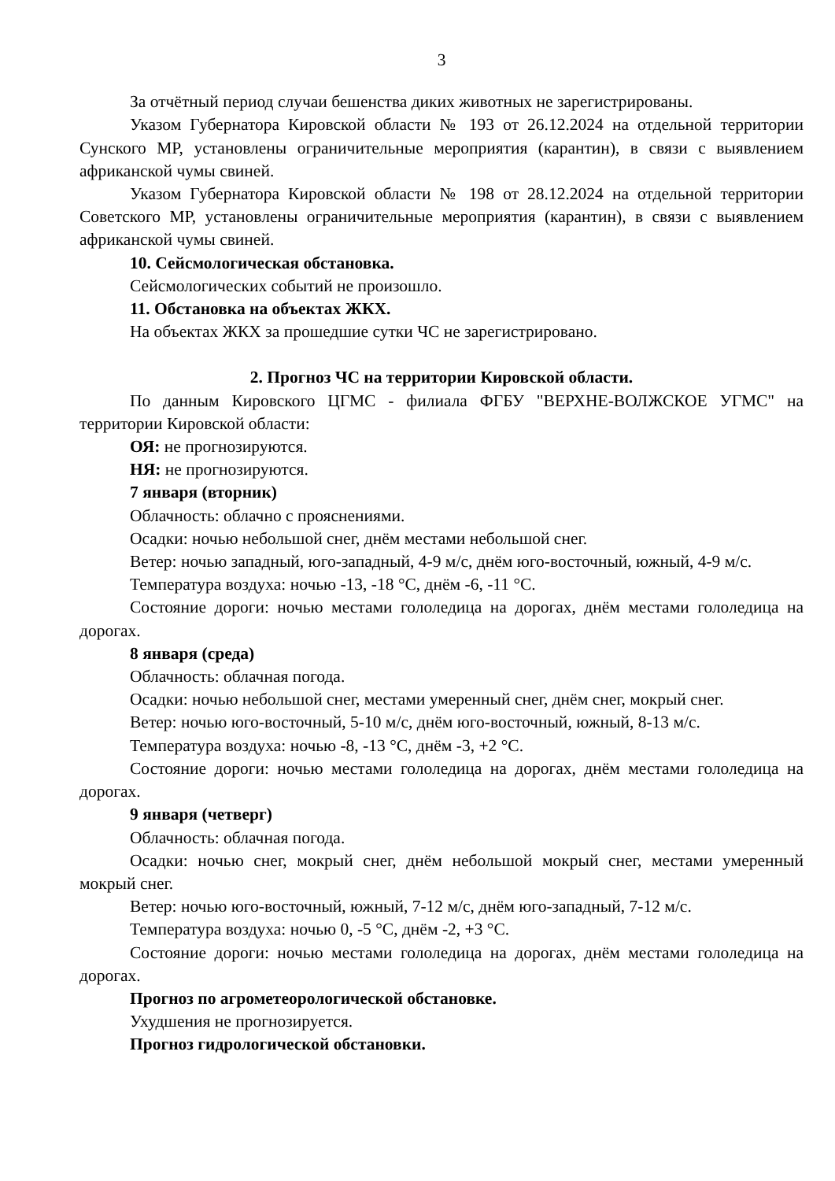3
За отчётный период случаи бешенства диких животных не зарегистрированы.
Указом Губернатора Кировской области № 193 от 26.12.2024 на отдельной территории Сунского МР, установлены ограничительные мероприятия (карантин), в связи с выявлением африканской чумы свиней.
Указом Губернатора Кировской области № 198 от 28.12.2024 на отдельной территории Советского МР, установлены ограничительные мероприятия (карантин), в связи с выявлением африканской чумы свиней.
10. Сейсмологическая обстановка.
Сейсмологических событий не произошло.
11. Обстановка на объектах ЖКХ.
На объектах ЖКХ за прошедшие сутки ЧС не зарегистрировано.
2. Прогноз ЧС на территории Кировской области.
По данным Кировского ЦГМС - филиала ФГБУ "ВЕРХНЕ-ВОЛЖСКОЕ УГМС" на территории Кировской области:
ОЯ: не прогнозируются.
НЯ: не прогнозируются.
7 января (вторник)
Облачность: облачно с прояснениями.
Осадки: ночью небольшой снег, днём местами небольшой снег.
Ветер: ночью западный, юго-западный, 4-9 м/с, днём юго-восточный, южный, 4-9 м/с.
Температура воздуха: ночью -13, -18 °С, днём -6, -11 °С.
Состояние дороги: ночью местами гололедица на дорогах, днём местами гололедица на дорогах.
8 января (среда)
Облачность: облачная погода.
Осадки: ночью небольшой снег, местами умеренный снег, днём снег, мокрый снег.
Ветер: ночью юго-восточный, 5-10 м/с, днём юго-восточный, южный, 8-13 м/с.
Температура воздуха: ночью -8, -13 °С, днём -3, +2 °С.
Состояние дороги: ночью местами гололедица на дорогах, днём местами гололедица на дорогах.
9 января (четверг)
Облачность: облачная погода.
Осадки: ночью снег, мокрый снег, днём небольшой мокрый снег, местами умеренный мокрый снег.
Ветер: ночью юго-восточный, южный, 7-12 м/с, днём юго-западный, 7-12 м/с.
Температура воздуха: ночью 0, -5 °С, днём -2, +3 °С.
Состояние дороги: ночью местами гололедица на дорогах, днём местами гололедица на дорогах.
Прогноз по агрометеорологической обстановке.
Ухудшения не прогнозируется.
Прогноз гидрологической обстановки.